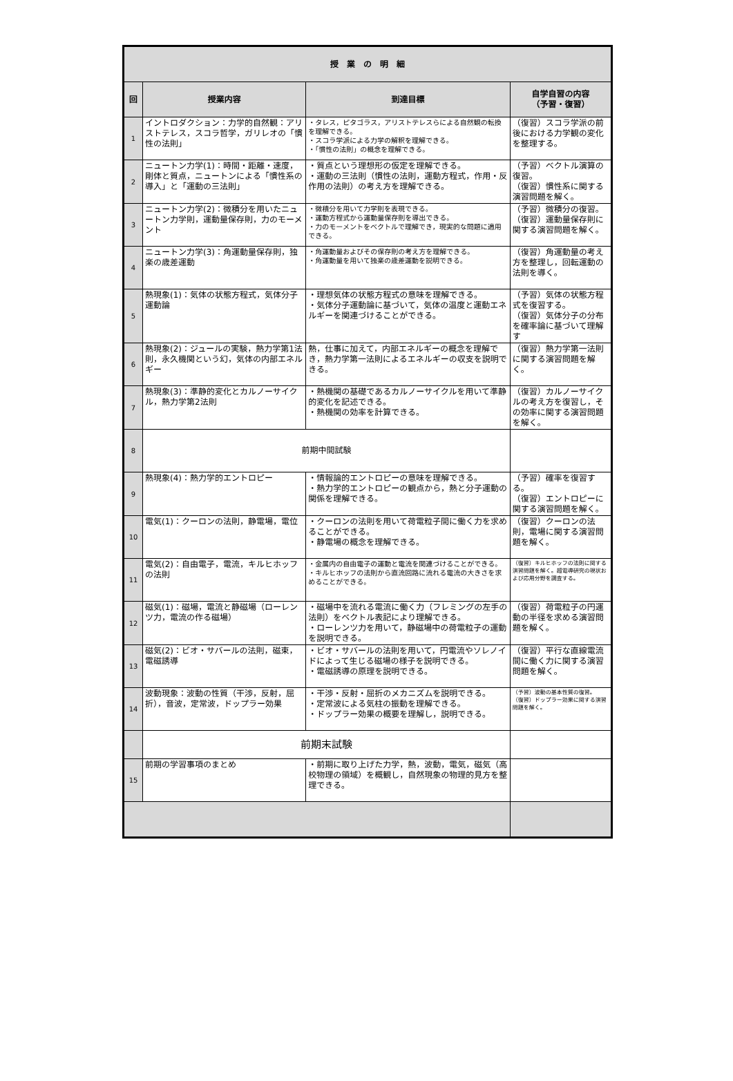| 授 業 の 明 細 | | | |
| --- | --- | --- | --- |
| 回 | 授業内容 | 到達目標 | 自学自習の内容 （予習・復習） |
| 1 | イントロダクション：力学的自然観：アリストテレス，スコラ哲学，ガリレオの「慣性の法則」 | ・タレス，ピタゴラス，アリストテレスらによる自然観の転換を理解できる。 ・スコラ学派による力学の解釈を理解できる。 ・「慣性の法則」の概念を理解できる。 | （復習）スコラ学派の前後における力学観の変化を整理する。 |
| 2 | ニュートン力学(1)：時間・距離・速度，剛体と質点，ニュートンによる「慣性系の導入」と「運動の三法則」 | ・質点という理想形の仮定を理解できる。 ・運動の三法則（慣性の法則，運動方程式，作用・反作用の法則）の考え方を理解できる。 | （予習）ベクトル演算の復習。 （復習）慣性系に関する演習問題を解く。 |
| 3 | ニュートン力学(2)：微積分を用いたニュートン力学則，運動量保存則，力のモーメント | ・微積分を用いて力学則を表現できる。 ・運動方程式から運動量保存則を導出できる。 ・力のモーメントをベクトルで理解でき，現実的な問題に適用できる。 | （予習）微積分の復習。 （復習）運動量保存則に関する演習問題を解く。 |
| 4 | ニュートン力学(3)：角運動量保存則，独楽の歳差運動 | ・角運動量およびその保存則の考え方を理解できる。 ・角運動量を用いて独楽の歳差運動を説明できる。 | （復習）角運動量の考え方を整理し，回転運動の法則を導く。 |
| 5 | 熱現象(1)：気体の状態方程式，気体分子運動論 | ・理想気体の状態方程式の意味を理解できる。 ・気体分子運動論に基づいて，気体の温度と運動エネルギーを関連づけることができる。 | （予習）気体の状態方程式を復習する。 （復習）気体分子の分布を確率論に基づいて理解す |
| 6 | 熱現象(2)：ジュールの実験，熱力学第1法則，永久機関という幻，気体の内部エネルギー | 熱，仕事に加えて，内部エネルギーの概念を理解でき，熱力学第一法則によるエネルギーの収支を説明できる。 | （復習）熱力学第一法則に関する演習問題を解く。 |
| 7 | 熱現象(3)：準静的変化とカルノーサイクル，熱力学第2法則 | ・熱機関の基礎であるカルノーサイクルを用いて準静的変化を記述できる。 ・熱機関の効率を計算できる。 | （復習）カルノーサイクルの考え方を復習し，その効率に関する演習問題を解く。 |
| 8 | 前期中間試験 | | |
| 9 | 熱現象(4)：熱力学的エントロピー | ・情報論的エントロピーの意味を理解できる。 ・熱力学的エントロピーの観点から，熱と分子運動の関係を理解できる。 | （予習）確率を復習する。 （復習）エントロピーに関する演習問題を解く。 |
| 10 | 電気(1)：クーロンの法則，静電場，電位 | ・クーロンの法則を用いて荷電粒子間に働く力を求めることができる。 ・静電場の概念を理解できる。 | （復習）クーロンの法則，電場に関する演習問題を解く。 |
| 11 | 電気(2)：自由電子，電流，キルヒホッフの法則 | ・金属内の自由電子の運動と電流を関連づけることができる。 ・キルヒホッフの法則から直流回路に流れる電流の大きさを求めることができる。 | （復習）キルヒホッフの法則に関する演習問題を解く。超電導研究の現状および応用分野を調査する。 |
| 12 | 磁気(1)：磁場，電流と静磁場（ローレンツ力，電流の作る磁場） | ・磁場中を流れる電流に働く力（フレミングの左手の法則）をベクトル表記により理解できる。 ・ローレンツ力を用いて，静磁場中の荷電粒子の運動を説明できる。 | （復習）荷電粒子の円運動の半径を求める演習問題を解く。 |
| 13 | 磁気(2)：ビオ・サバールの法則，磁束，電磁誘導 | ・ビオ・サバールの法則を用いて，円電流やソレノイドによって生じる磁場の様子を説明できる。 ・電磁誘導の原理を説明できる。 | （復習）平行な直線電流間に働く力に関する演習問題を解く。 |
| 14 | 波動現象：波動の性質（干渉，反射，屈折），音波，定常波，ドップラー効果 | ・干渉・反射・屈折のメカニズムを説明できる。 ・定常波による気柱の振動を理解できる。 ・ドップラー効果の概要を理解し，説明できる。 | （予習）波動の基本性質の復習。 （復習）ドップラー効果に関する演習問題を解く。 |
| | 前期末試験 | | |
| 15 | 前期の学習事項のまとめ | ・前期に取り上げた力学，熱，波動，電気，磁気（高校物理の領域）を概観し，自然現象の物理的見方を整理できる。 | |